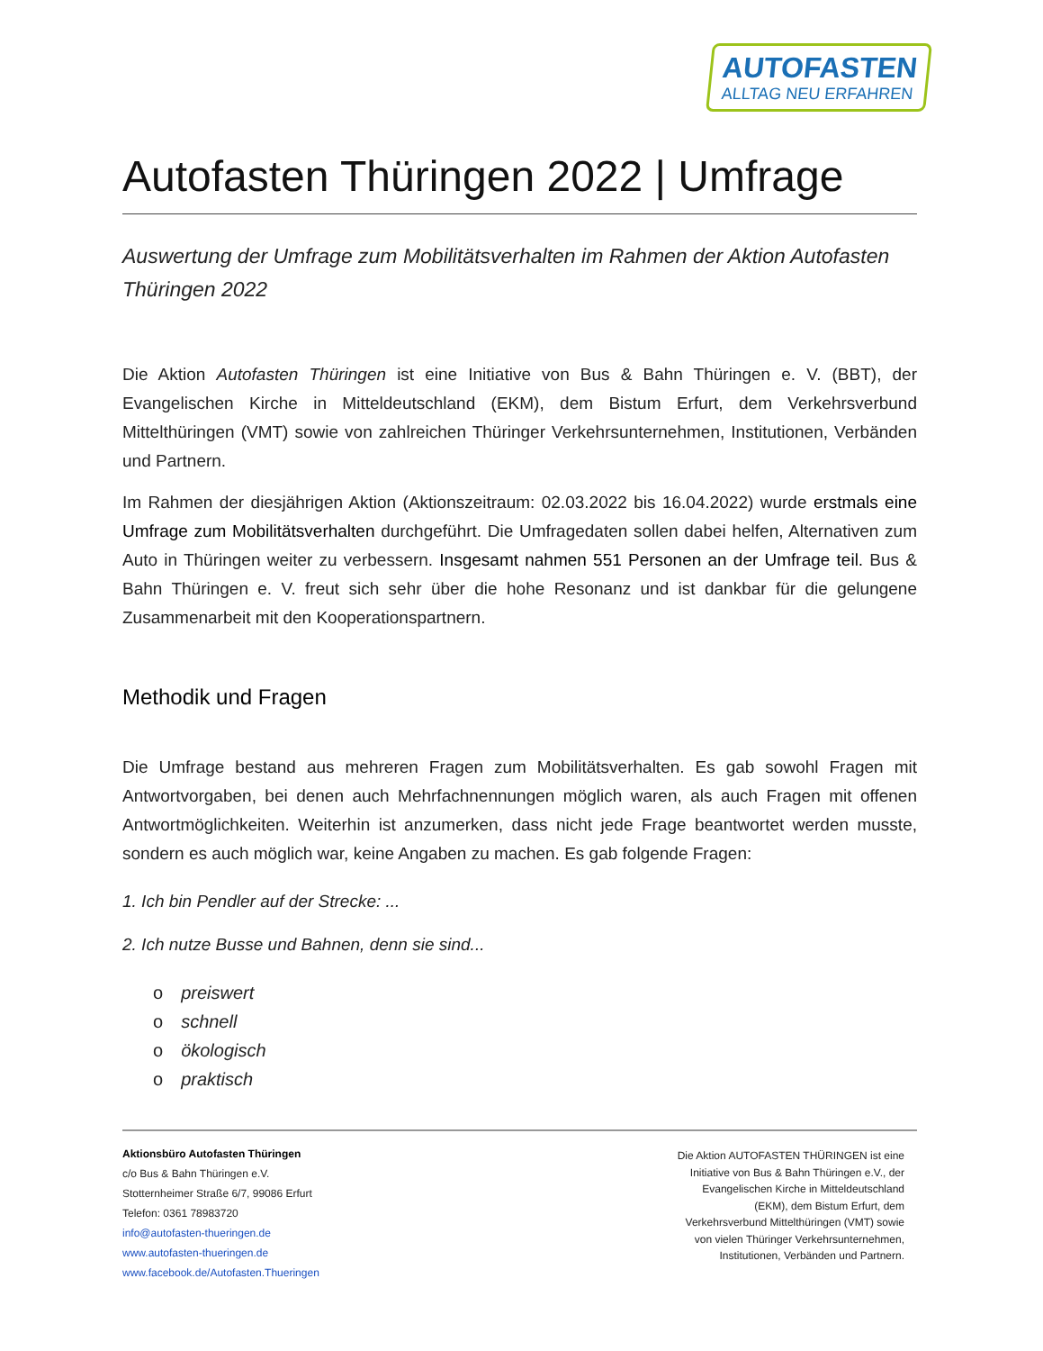AUTOFASTEN
ALLTAG NEU ERFAHREN
Autofasten Thüringen 2022 | Umfrage
Auswertung der Umfrage zum Mobilitätsverhalten im Rahmen der Aktion Autofasten Thüringen 2022
Die Aktion Autofasten Thüringen ist eine Initiative von Bus & Bahn Thüringen e. V. (BBT), der Evangelischen Kirche in Mitteldeutschland (EKM), dem Bistum Erfurt, dem Verkehrsverbund Mittelthüringen (VMT) sowie von zahlreichen Thüringer Verkehrsunternehmen, Institutionen, Verbänden und Partnern.
Im Rahmen der diesjährigen Aktion (Aktionszeitraum: 02.03.2022 bis 16.04.2022) wurde erstmals eine Umfrage zum Mobilitätsverhalten durchgeführt. Die Umfragedaten sollen dabei helfen, Alternativen zum Auto in Thüringen weiter zu verbessern. Insgesamt nahmen 551 Personen an der Umfrage teil. Bus & Bahn Thüringen e. V. freut sich sehr über die hohe Resonanz und ist dankbar für die gelungene Zusammenarbeit mit den Kooperationspartnern.
Methodik und Fragen
Die Umfrage bestand aus mehreren Fragen zum Mobilitätsverhalten. Es gab sowohl Fragen mit Antwortvorgaben, bei denen auch Mehrfachnennungen möglich waren, als auch Fragen mit offenen Antwortmöglichkeiten. Weiterhin ist anzumerken, dass nicht jede Frage beantwortet werden musste, sondern es auch möglich war, keine Angaben zu machen. Es gab folgende Fragen:
1. Ich bin Pendler auf der Strecke: ...
2. Ich nutze Busse und Bahnen, denn sie sind...
o preiswert
o schnell
o ökologisch
o praktisch
Aktionsbüro Autofasten Thüringen
c/o Bus & Bahn Thüringen e.V.
Stotternheimer Straße 6/7, 99086 Erfurt
Telefon: 0361 78983720
info@autofasten-thueringen.de
www.autofasten-thueringen.de
www.facebook.de/Autofasten.Thueringen
Die Aktion AUTOFASTEN THÜRINGEN ist eine Initiative von Bus & Bahn Thüringen e.V., der Evangelischen Kirche in Mitteldeutschland (EKM), dem Bistum Erfurt, dem Verkehrsverbund Mittelthüringen (VMT) sowie von vielen Thüringer Verkehrsunternehmen, Institutionen, Verbänden und Partnern.